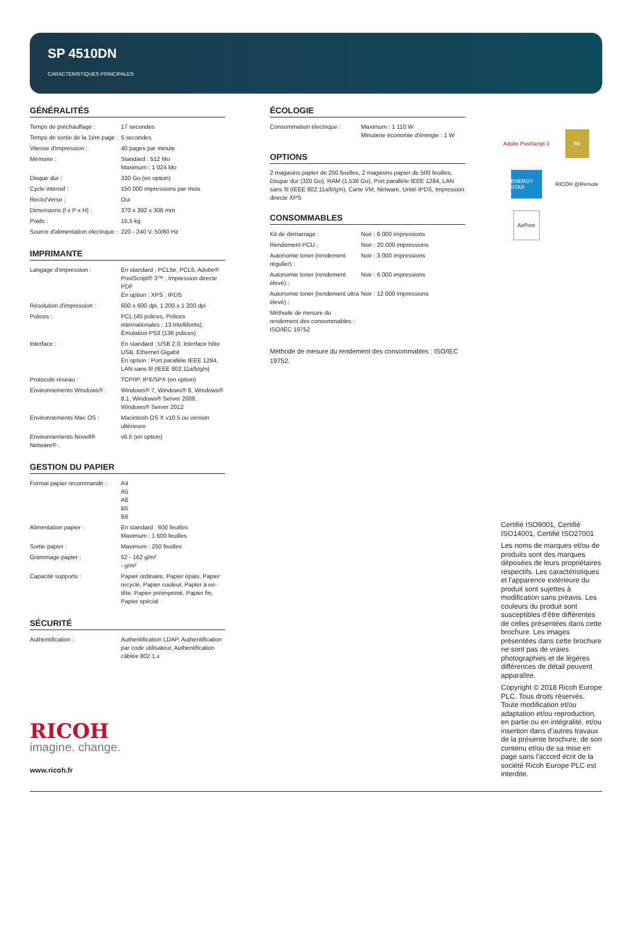SP 4510DN
CARACTERISTIQUES PRINCIPALES
GÉNÉRALITÉS
| Temps de préchauffage : | 17 secondes |
| Temps de sortie de la 1ère page : | 5 secondes |
| Vitesse d'impression : | 40 pages par minute |
| Mémoire : | Standard : 512 Mo Maximum : 1 024 Mo |
| Disque dur : | 320 Go (en option) |
| Cycle intensif : | 150 000 impressions par mois |
| Recto/Verso : | Oui |
| Dimensions (l x P x H) : | 370 x 392 x 306 mm |
| Poids : | 15,5 kg |
| Source d'alimentation électrique : | 220 - 240 V, 50/60 Hz |
IMPRIMANTE
| Langage d'impression : | En standard : PCL5e, PCL6, Adobe® PostScript® 3™ , Impression directe PDF En option : XPS , IPDS |
| Résolution d'impression : | 600 x 600 dpi, 1 200 x 1 200 dpi |
| Polices : | PCL (45 polices, Polices internationales : 13 Intellifonts), Émulation PS3 (136 polices) |
| Interface : | En standard : USB 2.0, Interface hôte USB, Ethernet Gigabit En option : Port parallèle IEEE 1284, LAN sans fil (IEEE 802.11a/b/g/n) |
| Protocole réseau : | TCP/IP, IPX/SPX (en option) |
| Environnements Windows® : | Windows® 7, Windows® 8, Windows® 8.1, Windows® Server 2008, Windows® Server 2012 |
| Environnements Mac OS : | Macintosh OS X v10.5 ou version ultérieure |
| Environnements Novell® Netware® : | v6.5 (en option) |
GESTION DU PAPIER
| Format papier recommandé : | A4 A5 A6 B5 B6 |
| Alimentation papier : | En standard : 600 feuilles Maximum : 1 600 feuilles |
| Sortie papier : | Maximum : 250 feuilles |
| Grammage papier : | 52 - 162 g/m² - g/m² |
| Capacité supports : | Papier ordinaire, Papier épais, Papier recyclé, Papier couleur, Papier à en-tête, Papier préimprimé, Papier fin, Papier spécial |
SÉCURITÉ
| Authentification : | Authentification LDAP, Authentification par code utilisateur, Authentification câblée 802.1.x |
RICOH
imagine. change.
www.ricoh.fr
ÉCOLOGIE
| Consommation électrique : | Maximum : 1 110 W Minuterie économie d'énergie : 1 W |
OPTIONS
2 magasins papier de 250 feuilles, 2 magasins papier de 500 feuilles, Disque dur (320 Go), RAM (1,536 Go), Port parallèle IEEE 1284, LAN sans fil (IEEE 802.11a/b/g/n), Carte VM, Netware, Unité IPDS, Impression directe XPS
CONSOMMABLES
| Kit de démarrage : | Noir : 6 000 impressions |
| Rendement PCU : | Noir : 20 000 impressions |
| Autonomie toner (rendement régulier) : | Noir : 3 000 impressions |
| Autonomie toner (rendement élevé) : | Noir : 6 000 impressions |
| Autonomie toner (rendement ultra élevé) : | Noir : 12 000 impressions |
| Méthode de mesure du rendement des consommables : ISO/IEC 19752 | |
Méthode de mesure du rendement des consommables : ISO/IEC 19752.
Adobe PostScript 3
R6
ENERGY STAR
RICOH @Remote
AirPrint
Certifié ISO9001, Certifié ISO14001, Certifié ISO27001
Les noms de marques et/ou de produits sont des marques déposées de leurs propriétaires respectifs. Les caractéristiques et l'apparence extérieure du produit sont sujettes à modification sans préavis. Les couleurs du produit sont susceptibles d'être différentes de celles présentées dans cette brochure. Les images présentées dans cette brochure ne sont pas de vraies photographies et de légères différences de détail peuvent apparaître.
Copyright © 2018 Ricoh Europe PLC. Tous droits réservés. Toute modification et/ou adaptation et/ou reproduction, en partie ou en intégralité, et/ou insertion dans d'autres travaux de la présente brochure, de son contenu et/ou de sa mise en page sans l'accord écrit de la société Ricoh Europe PLC est interdite.